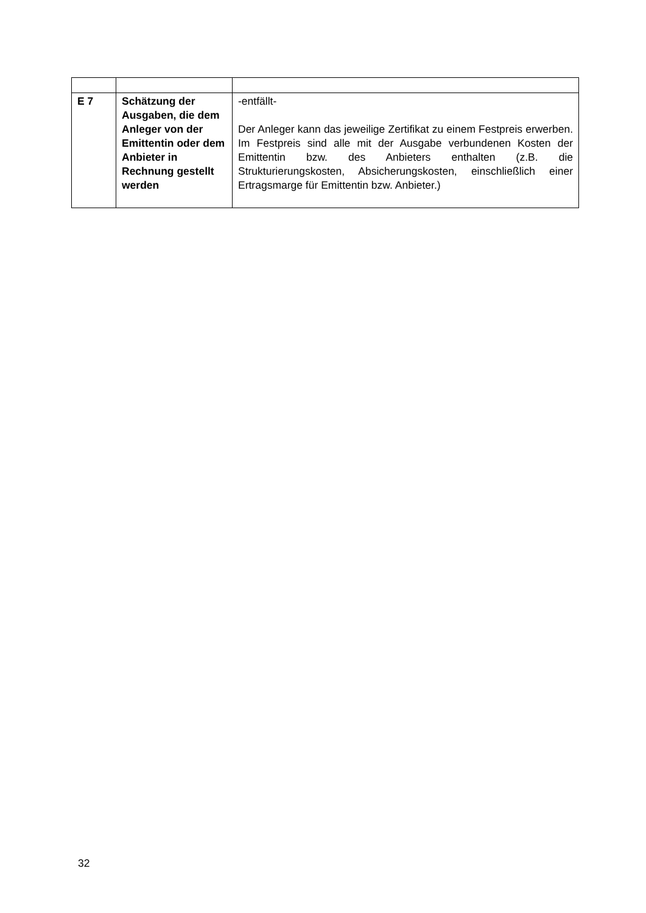| E 7 | Schätzung der Ausgaben, die dem Anleger von der Emittentin oder dem Anbieter in Rechnung gestellt werden | -entfällt- Der Anleger kann das jeweilige Zertifikat zu einem Festpreis erwerben. Im Festpreis sind alle mit der Ausgabe verbundenen Kosten der Emittentin bzw. des Anbieters enthalten (z.B. die Strukturierungskosten, Absicherungskosten, einschließlich einer Ertragsmarge für Emittentin bzw. Anbieter.) |
32